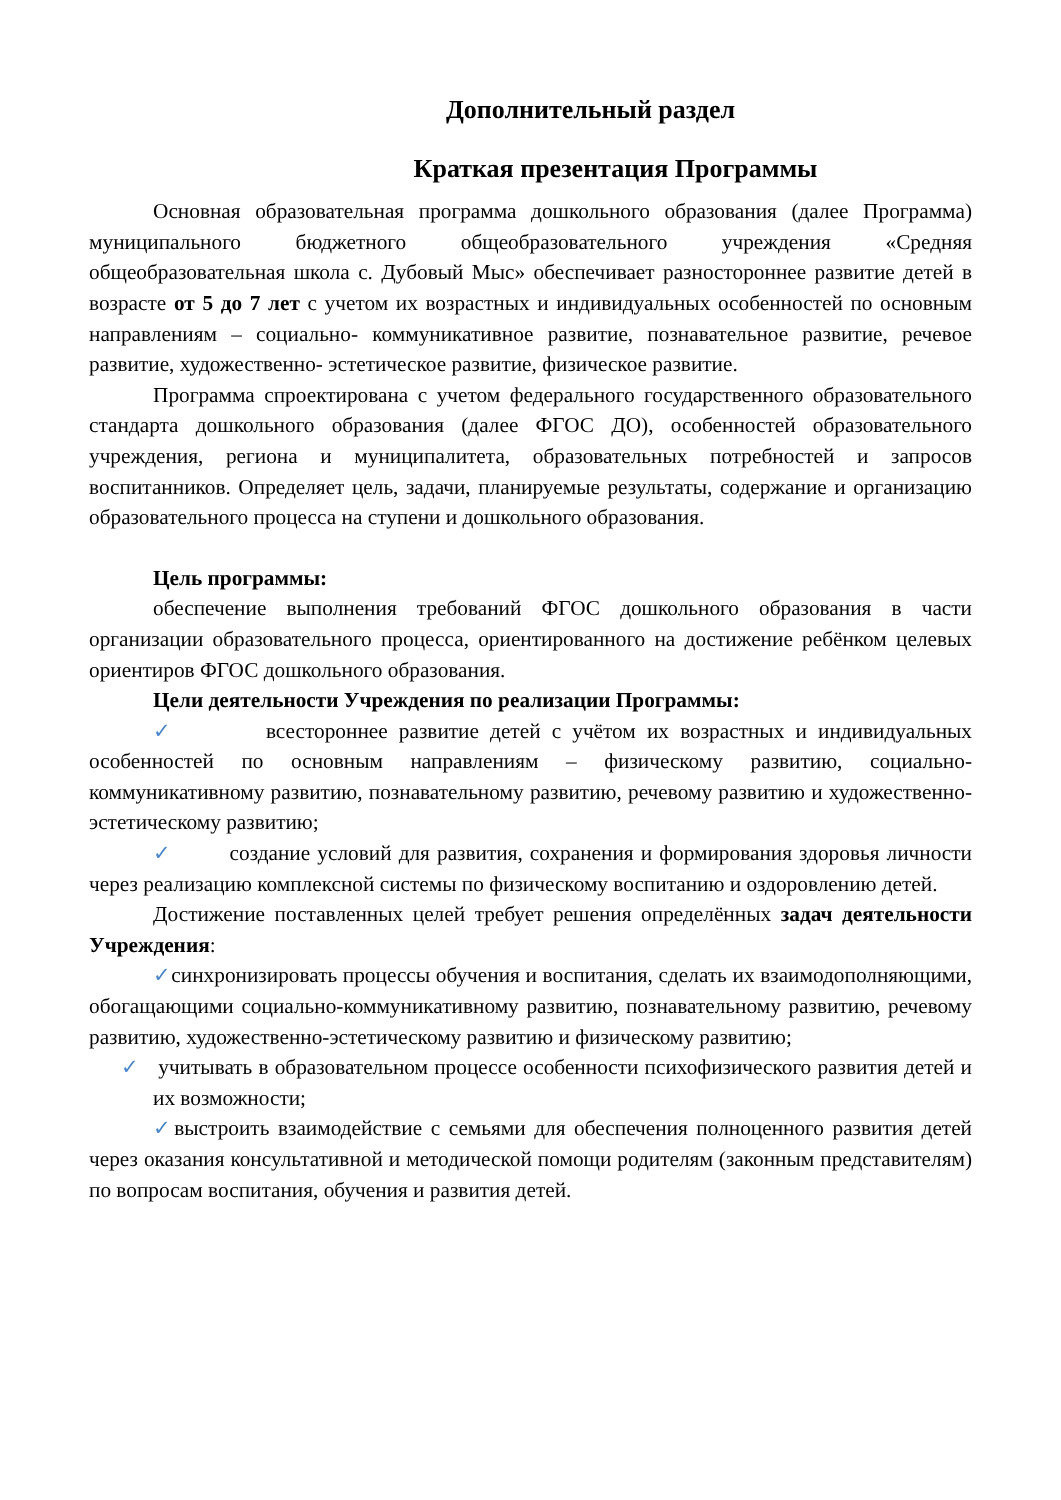Дополнительный раздел
Краткая презентация Программы
Основная образовательная программа дошкольного образования (далее Программа) муниципального бюджетного общеобразовательного учреждения «Средняя общеобразовательная школа с. Дубовый Мыс» обеспечивает разностороннее развитие детей в возрасте от 5 до 7 лет с учетом их возрастных и индивидуальных особенностей по основным направлениям – социально- коммуникативное развитие, познавательное развитие, речевое развитие, художественно- эстетическое развитие, физическое развитие.
Программа спроектирована с учетом федерального государственного образовательного стандарта дошкольного образования (далее ФГОС ДО), особенностей образовательного учреждения, региона и муниципалитета, образовательных потребностей и запросов воспитанников. Определяет цель, задачи, планируемые результаты, содержание и организацию образовательного процесса на ступени и дошкольного образования.
Цель программы:
обеспечение выполнения требований ФГОС дошкольного образования в части организации образовательного процесса, ориентированного на достижение ребёнком целевых ориентиров ФГОС дошкольного образования.
Цели деятельности Учреждения по реализации Программы:
✓ всестороннее развитие детей с учётом их возрастных и индивидуальных особенностей по основным направлениям – физическому развитию, социально-коммуникативному развитию, познавательному развитию, речевому развитию и художественно-эстетическому развитию;
✓ создание условий для развития, сохранения и формирования здоровья личности через реализацию комплексной системы по физическому воспитанию и оздоровлению детей.
Достижение поставленных целей требует решения определённых задач деятельности Учреждения:
✓синхронизировать процессы обучения и воспитания, сделать их взаимодополняющими, обогащающими социально-коммуникативному развитию, познавательному развитию, речевому развитию, художественно-эстетическому развитию и физическому развитию;
✓ учитывать в образовательном процессе особенности психофизического развития детей и их возможности;
✓выстроить взаимодействие с семьями для обеспечения полноценного развития детей через оказания консультативной и методической помощи родителям (законным представителям) по вопросам воспитания, обучения и развития детей.